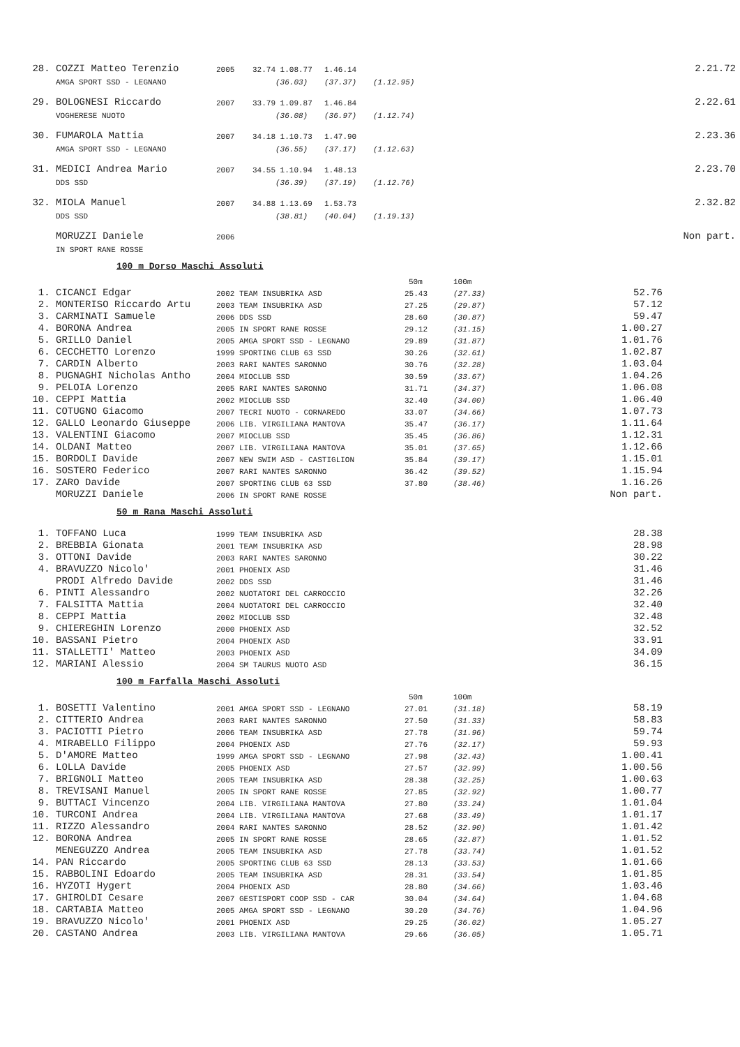| 28. | COZZI Matteo Terenzio | 2005 | 32.74 | 1.08.77 | 1.46.14 | | 2.21.72 |
| | AMGA SPORT SSD - LEGNANO | | | (36.03) | (37.37) | (1.12.95) | |
| 29. | BOLOGNESI Riccardo | 2007 | 33.79 | 1.09.87 | 1.46.84 | | 2.22.61 |
| | VOGHERESE NUOTO | | | (36.08) | (36.97) | (1.12.74) | |
| 30. | FUMAROLA Mattia | 2007 | 34.18 | 1.10.73 | 1.47.90 | | 2.23.36 |
| | AMGA SPORT SSD - LEGNANO | | | (36.55) | (37.17) | (1.12.63) | |
| 31. | MEDICI Andrea Mario | 2007 | 34.55 | 1.10.94 | 1.48.13 | | 2.23.70 |
| | DDS SSD | | | (36.39) | (37.19) | (1.12.76) | |
| 32. | MIOLA Manuel | 2007 | 34.88 | 1.13.69 | 1.53.73 | | 2.32.82 |
| | DDS SSD | | | (38.81) | (40.04) | (1.19.13) | |
| | MORUZZI Daniele | 2006 | | | | | Non part. |
| | IN SPORT RANE ROSSE | | | | | | |
100 m Dorso Maschi Assoluti
| | | | 50m | 100m | |
| 1. | CICANCI Edgar | 2002 TEAM INSUBRIKA ASD | 25.43 | (27.33) | 52.76 |
| 2. | MONTERISO Riccardo Artu | 2003 TEAM INSUBRIKA ASD | 27.25 | (29.87) | 57.12 |
| 3. | CARMINATI Samuele | 2006 DDS SSD | 28.60 | (30.87) | 59.47 |
| 4. | BORONA Andrea | 2005 IN SPORT RANE ROSSE | 29.12 | (31.15) | 1.00.27 |
| 5. | GRILLO Daniel | 2005 AMGA SPORT SSD - LEGNANO | 29.89 | (31.87) | 1.01.76 |
| 6. | CECCHETTO Lorenzo | 1999 SPORTING CLUB 63 SSD | 30.26 | (32.61) | 1.02.87 |
| 7. | CARDIN Alberto | 2003 RARI NANTES SARONNO | 30.76 | (32.28) | 1.03.04 |
| 8. | PUGNAGHI Nicholas Antho | 2004 MIOCLUB SSD | 30.59 | (33.67) | 1.04.26 |
| 9. | PELOIA Lorenzo | 2005 RARI NANTES SARONNO | 31.71 | (34.37) | 1.06.08 |
| 10. | CEPPI Mattia | 2002 MIOCLUB SSD | 32.40 | (34.00) | 1.06.40 |
| 11. | COTUGNO Giacomo | 2007 TECRI NUOTO - CORNAREDO | 33.07 | (34.66) | 1.07.73 |
| 12. | GALLO Leonardo Giuseppe | 2006 LIB. VIRGILIANA MANTOVA | 35.47 | (36.17) | 1.11.64 |
| 13. | VALENTINI Giacomo | 2007 MIOCLUB SSD | 35.45 | (36.86) | 1.12.31 |
| 14. | OLDANI Matteo | 2007 LIB. VIRGILIANA MANTOVA | 35.01 | (37.65) | 1.12.66 |
| 15. | BORDOLI Davide | 2007 NEW SWIM ASD - CASTIGLION | 35.84 | (39.17) | 1.15.01 |
| 16. | SOSTERO Federico | 2007 RARI NANTES SARONNO | 36.42 | (39.52) | 1.15.94 |
| 17. | ZARO Davide | 2007 SPORTING CLUB 63 SSD | 37.80 | (38.46) | 1.16.26 |
| | MORUZZI Daniele | 2006 IN SPORT RANE ROSSE | | | Non part. |
50 m Rana Maschi Assoluti
| 1. | TOFFANO Luca | 1999 TEAM INSUBRIKA ASD | 28.38 |
| 2. | BREBBIA Gionata | 2001 TEAM INSUBRIKA ASD | 28.98 |
| 3. | OTTONI Davide | 2003 RARI NANTES SARONNO | 30.22 |
| 4. | BRAVUZZO Nicolo' | 2001 PHOENIX ASD | 31.46 |
| | PRODI Alfredo Davide | 2002 DDS SSD | 31.46 |
| 6. | PINTI Alessandro | 2002 NUOTATORI DEL CARROCCIO | 32.26 |
| 7. | FALSITTA Mattia | 2004 NUOTATORI DEL CARROCCIO | 32.40 |
| 8. | CEPPI Mattia | 2002 MIOCLUB SSD | 32.48 |
| 9. | CHIEREGHIN Lorenzo | 2000 PHOENIX ASD | 32.52 |
| 10. | BASSANI Pietro | 2004 PHOENIX ASD | 33.91 |
| 11. | STALLETTI' Matteo | 2003 PHOENIX ASD | 34.09 |
| 12. | MARIANI Alessio | 2004 SM TAURUS NUOTO ASD | 36.15 |
100 m Farfalla Maschi Assoluti
| | | | 50m | 100m | |
| 1. | BOSETTI Valentino | 2001 AMGA SPORT SSD - LEGNANO | 27.01 | (31.18) | 58.19 |
| 2. | CITTERIO Andrea | 2003 RARI NANTES SARONNO | 27.50 | (31.33) | 58.83 |
| 3. | PACIOTTI Pietro | 2006 TEAM INSUBRIKA ASD | 27.78 | (31.96) | 59.74 |
| 4. | MIRABELLO Filippo | 2004 PHOENIX ASD | 27.76 | (32.17) | 59.93 |
| 5. | D'AMORE Matteo | 1999 AMGA SPORT SSD - LEGNANO | 27.98 | (32.43) | 1.00.41 |
| 6. | LOLLA Davide | 2005 PHOENIX ASD | 27.57 | (32.99) | 1.00.56 |
| 7. | BRIGNOLI Matteo | 2005 TEAM INSUBRIKA ASD | 28.38 | (32.25) | 1.00.63 |
| 8. | TREVISANI Manuel | 2005 IN SPORT RANE ROSSE | 27.85 | (32.92) | 1.00.77 |
| 9. | BUTTACI Vincenzo | 2004 LIB. VIRGILIANA MANTOVA | 27.80 | (33.24) | 1.01.04 |
| 10. | TURCONI Andrea | 2004 LIB. VIRGILIANA MANTOVA | 27.68 | (33.49) | 1.01.17 |
| 11. | RIZZO Alessandro | 2004 RARI NANTES SARONNO | 28.52 | (32.90) | 1.01.42 |
| 12. | BORONA Andrea | 2005 IN SPORT RANE ROSSE | 28.65 | (32.87) | 1.01.52 |
| | MENEGUZZO Andrea | 2005 TEAM INSUBRIKA ASD | 27.78 | (33.74) | 1.01.52 |
| 14. | PAN Riccardo | 2005 SPORTING CLUB 63 SSD | 28.13 | (33.53) | 1.01.66 |
| 15. | RABBOLINI Edoardo | 2005 TEAM INSUBRIKA ASD | 28.31 | (33.54) | 1.01.85 |
| 16. | HYZOTI Hygert | 2004 PHOENIX ASD | 28.80 | (34.66) | 1.03.46 |
| 17. | GHIROLDI Cesare | 2007 GESTISPORT COOP SSD - CAR | 30.04 | (34.64) | 1.04.68 |
| 18. | CARTABIA Matteo | 2005 AMGA SPORT SSD - LEGNANO | 30.20 | (34.76) | 1.04.96 |
| 19. | BRAVUZZO Nicolo' | 2001 PHOENIX ASD | 29.25 | (36.02) | 1.05.27 |
| 20. | CASTANO Andrea | 2003 LIB. VIRGILIANA MANTOVA | 29.66 | (36.05) | 1.05.71 |